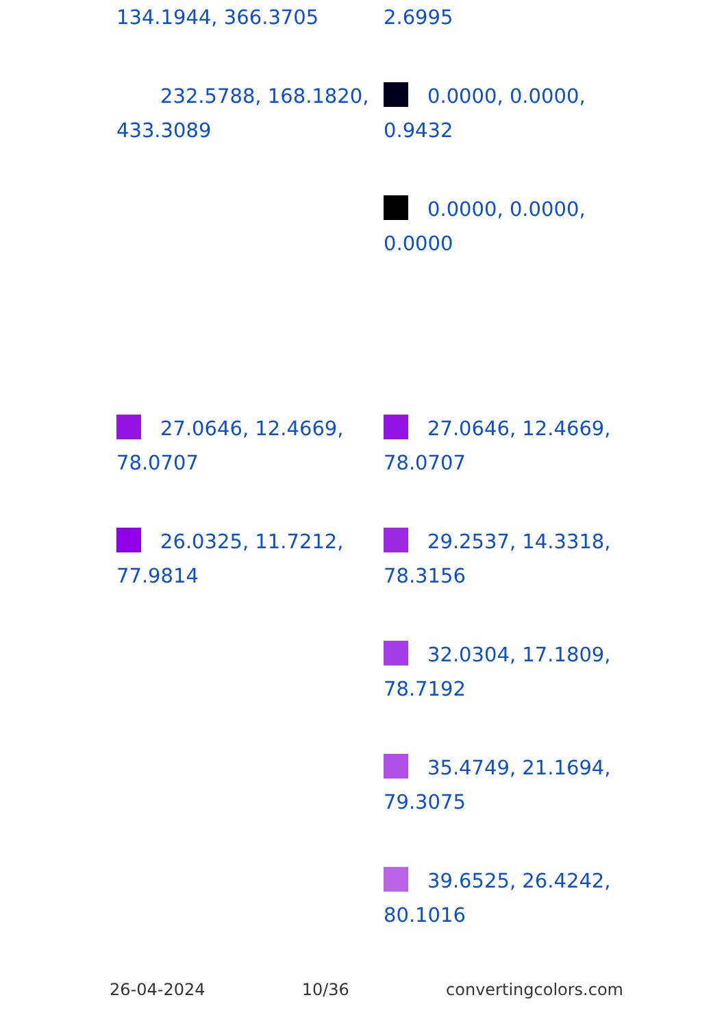| 134.1944, 366.3705 | 2.6995 |
| 232.5788, 168.1820, 433.3089 | 0.0000, 0.0000, 0.9432 |
| | 0.0000, 0.0000, 0.0000 |
| 27.0646, 12.4669, 78.0707 | 27.0646, 12.4669, 78.0707 |
| 26.0325, 11.7212, 77.9814 | 29.2537, 14.3318, 78.3156 |
| | 32.0304, 17.1809, 78.7192 |
| | 35.4749, 21.1694, 79.3075 |
| | 39.6525, 26.4242, 80.1016 |
26-04-2024 10/36 convertingcolors.com